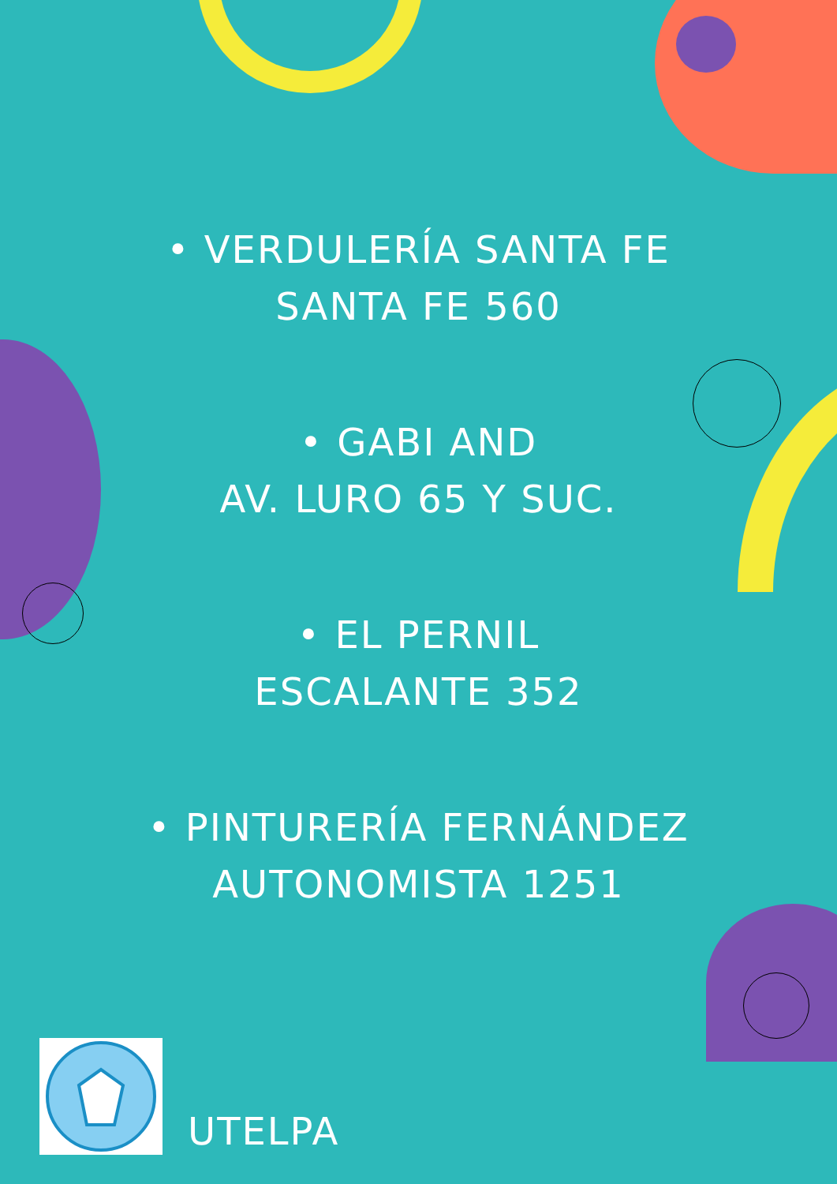• VERDULERÍA SANTA FE
SANTA FE 560
• GABI AND
AV. LURO 65 Y SUC.
• EL PERNIL
ESCALANTE 352
• PINTURERÍA FERNÁNDEZ
AUTONOMISTA 1251
UTELPA